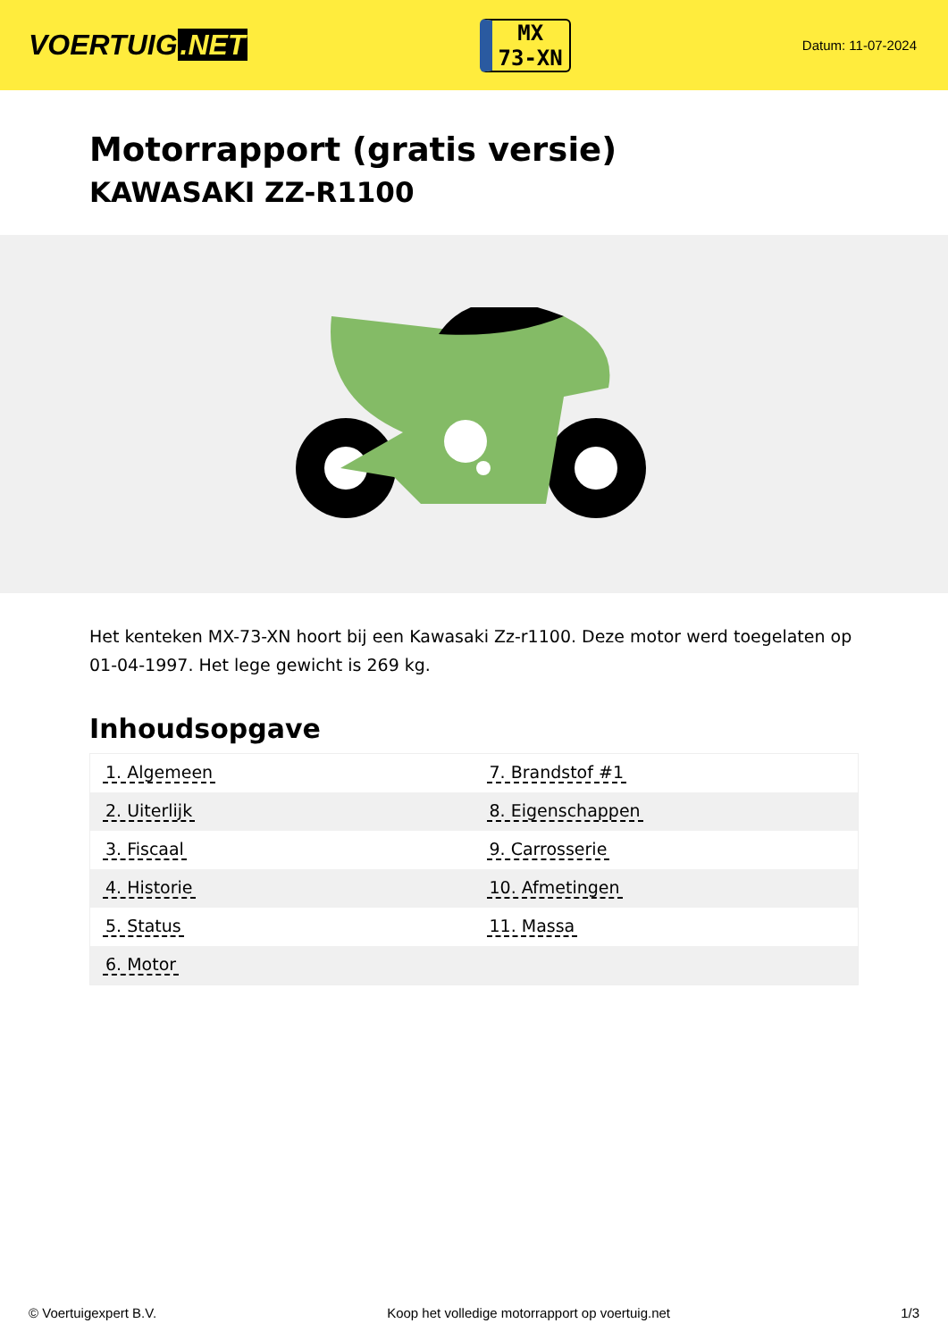VOERTUIG.NET
MX
73-XN
Datum: 11-07-2024
Motorrapport (gratis versie)
KAWASAKI ZZ-R1100
Het kenteken MX-73-XN hoort bij een Kawasaki Zz-r1100. Deze motor werd toegelaten op 01-04-1997. Het lege gewicht is 269 kg.
Inhoudsopgave
| 1. Algemeen | 7. Brandstof #1 |
| 2. Uiterlijk | 8. Eigenschappen |
| 3. Fiscaal | 9. Carrosserie |
| 4. Historie | 10. Afmetingen |
| 5. Status | 11. Massa |
| 6. Motor | |
© Voertuigexpert B.V. Koop het volledige motorrapport op voertuig.net
1/3